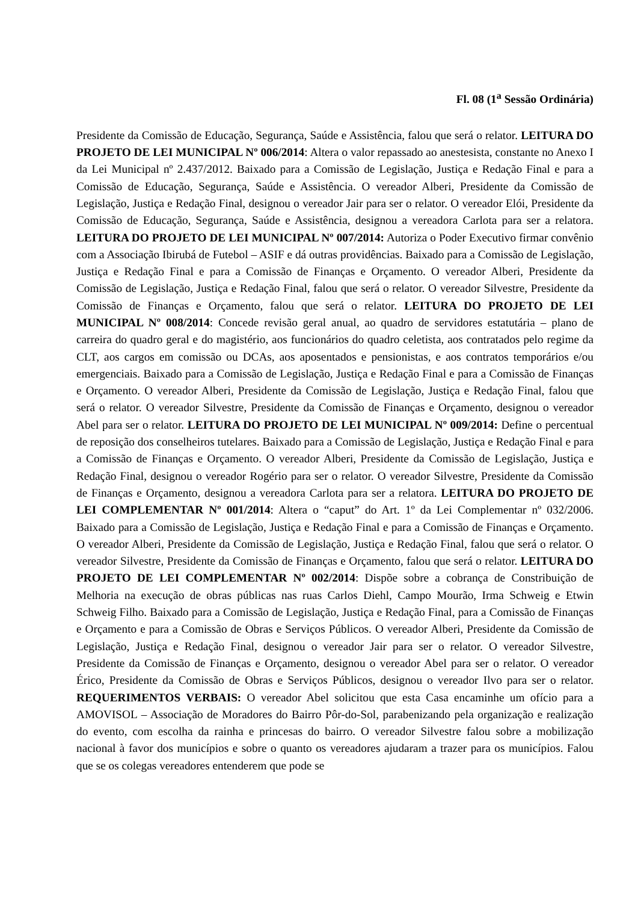Fl. 08 (1<sup>a</sup> Sessão Ordinária)
Presidente da Comissão de Educação, Segurança, Saúde e Assistência, falou que será o relator. LEITURA DO PROJETO DE LEI MUNICIPAL Nº 006/2014: Altera o valor repassado ao anestesista, constante no Anexo I da Lei Municipal nº 2.437/2012. Baixado para a Comissão de Legislação, Justiça e Redação Final e para a Comissão de Educação, Segurança, Saúde e Assistência. O vereador Alberi, Presidente da Comissão de Legislação, Justiça e Redação Final, designou o vereador Jair para ser o relator. O vereador Elói, Presidente da Comissão de Educação, Segurança, Saúde e Assistência, designou a vereadora Carlota para ser a relatora. LEITURA DO PROJETO DE LEI MUNICIPAL Nº 007/2014: Autoriza o Poder Executivo firmar convênio com a Associação Ibirubá de Futebol – ASIF e dá outras providências. Baixado para a Comissão de Legislação, Justiça e Redação Final e para a Comissão de Finanças e Orçamento. O vereador Alberi, Presidente da Comissão de Legislação, Justiça e Redação Final, falou que será o relator. O vereador Silvestre, Presidente da Comissão de Finanças e Orçamento, falou que será o relator. LEITURA DO PROJETO DE LEI MUNICIPAL Nº 008/2014: Concede revisão geral anual, ao quadro de servidores estatutária – plano de carreira do quadro geral e do magistério, aos funcionários do quadro celetista, aos contratados pelo regime da CLT, aos cargos em comissão ou DCAs, aos aposentados e pensionistas, e aos contratos temporários e/ou emergenciais. Baixado para a Comissão de Legislação, Justiça e Redação Final e para a Comissão de Finanças e Orçamento. O vereador Alberi, Presidente da Comissão de Legislação, Justiça e Redação Final, falou que será o relator. O vereador Silvestre, Presidente da Comissão de Finanças e Orçamento, designou o vereador Abel para ser o relator. LEITURA DO PROJETO DE LEI MUNICIPAL Nº 009/2014: Define o percentual de reposição dos conselheiros tutelares. Baixado para a Comissão de Legislação, Justiça e Redação Final e para a Comissão de Finanças e Orçamento. O vereador Alberi, Presidente da Comissão de Legislação, Justiça e Redação Final, designou o vereador Rogério para ser o relator. O vereador Silvestre, Presidente da Comissão de Finanças e Orçamento, designou a vereadora Carlota para ser a relatora. LEITURA DO PROJETO DE LEI COMPLEMENTAR Nº 001/2014: Altera o “caput” do Art. 1º da Lei Complementar nº 032/2006. Baixado para a Comissão de Legislação, Justiça e Redação Final e para a Comissão de Finanças e Orçamento. O vereador Alberi, Presidente da Comissão de Legislação, Justiça e Redação Final, falou que será o relator. O vereador Silvestre, Presidente da Comissão de Finanças e Orçamento, falou que será o relator. LEITURA DO PROJETO DE LEI COMPLEMENTAR Nº 002/2014: Dispõe sobre a cobrança de Constribuição de Melhoria na execução de obras públicas nas ruas Carlos Diehl, Campo Mourão, Irma Schweig e Etwin Schweig Filho. Baixado para a Comissão de Legislação, Justiça e Redação Final, para a Comissão de Finanças e Orçamento e para a Comissão de Obras e Serviços Públicos. O vereador Alberi, Presidente da Comissão de Legislação, Justiça e Redação Final, designou o vereador Jair para ser o relator. O vereador Silvestre, Presidente da Comissão de Finanças e Orçamento, designou o vereador Abel para ser o relator. O vereador Érico, Presidente da Comissão de Obras e Serviços Públicos, designou o vereador Ilvo para ser o relator. REQUERIMENTOS VERBAIS: O vereador Abel solicitou que esta Casa encaminhe um ofício para a AMOVISOL – Associação de Moradores do Bairro Pôr-do-Sol, parabenizando pela organização e realização do evento, com escolha da rainha e princesas do bairro. O vereador Silvestre falou sobre a mobilização nacional à favor dos municípios e sobre o quanto os vereadores ajudaram a trazer para os municípios. Falou que se os colegas vereadores entenderem que pode se